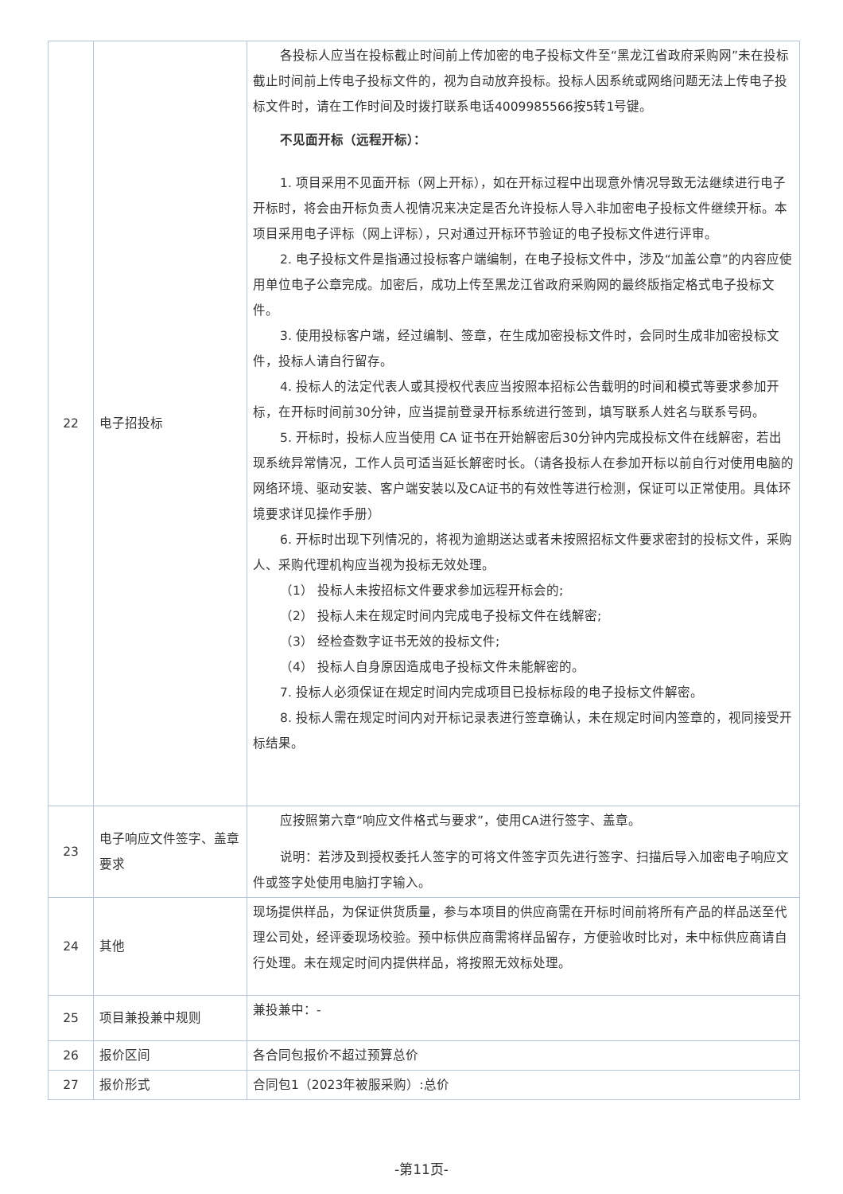| 22 | 电子招投标 | 各投标人应当在投标截止时间前上传加密的电子投标文件至“黑龙江省政府采购网”未在投标截止时间前上传电子投标文件的，视为自动放弃投标。投标人因系统或网络问题无法上传电子投标文件时，请在工作时间及时拨打联系电话4009985566按5转1号键。 不见面开标（远程开标）： 1. 项目采用不见面开标（网上开标），如在开标过程中出现意外情况导致无法继续进行电子开标时，将会由开标负责人视情况来决定是否允许投标人导入非加密电子投标文件继续开标。本项目采用电子评标（网上评标），只对通过开标环节验证的电子投标文件进行评审。 2. 电子投标文件是指通过投标客户端编制，在电子投标文件中，涉及“加盖公章”的内容应使用单位电子公章完成。加密后，成功上传至黑龙江省政府采购网的最终版指定格式电子投标文件。 3. 使用投标客户端，经过编制、签章，在生成加密投标文件时，会同时生成非加密投标文件，投标人请自行留存。 4. 投标人的法定代表人或其授权代表应当按照本招标公告载明的时间和模式等要求参加开标，在开标时间前30分钟，应当提前登录开标系统进行签到，填写联系人姓名与联系号码。 5. 开标时，投标人应当使用 CA 证书在开始解密后30分钟内完成投标文件在线解密，若出现系统异常情况，工作人员可适当延长解密时长。（请各投标人在参加开标以前自行对使用电脑的网络环境、驱动安装、客户端安装以及CA证书的有效性等进行检测，保证可以正常使用。具体环境要求详见操作手册） 6. 开标时出现下列情况的，将视为逾期送达或者未按照招标文件要求密封的投标文件，采购人、采购代理机构应当视为投标无效处理。 （1） 投标人未按招标文件要求参加远程开标会的; （2） 投标人未在规定时间内完成电子投标文件在线解密; （3） 经检查数字证书无效的投标文件; （4） 投标人自身原因造成电子投标文件未能解密的。 7. 投标人必须保证在规定时间内完成项目已投标标段的电子投标文件解密。 8. 投标人需在规定时间内对开标记录表进行签章确认，未在规定时间内签章的，视同接受开标结果。 |
| 23 | 电子响应文件签字、盖章要求 | 应按照第六章“响应文件格式与要求”，使用CA进行签字、盖章。 说明：若涉及到授权委托人签字的可将文件签字页先进行签字、扫描后导入加密电子响应文件或签字处使用电脑打字输入。 |
| 24 | 其他 | 现场提供样品，为保证供货质量，参与本项目的供应商需在开标时间前将所有产品的样品送至代理公司处，经评委现场校验。预中标供应商需将样品留存，方便验收时比对，未中标供应商请自行处理。未在规定时间内提供样品，将按照无效标处理。 |
| 25 | 项目兼投兼中规则 | 兼投兼中：- |
| 26 | 报价区间 | 各合同包报价不超过预算总价 |
| 27 | 报价形式 | 合同包1（2023年被服采购）:总价 |
-第11页-